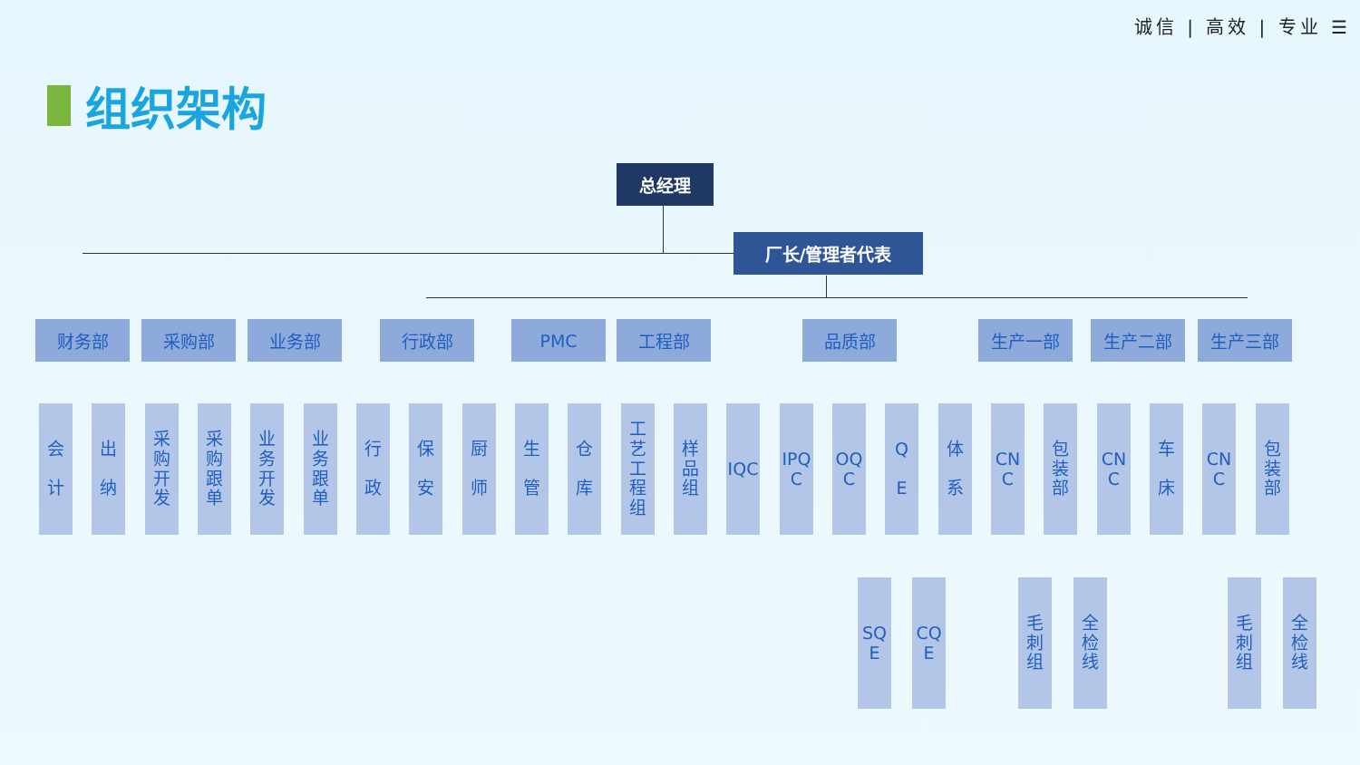诚信 | 高效 | 专业 ☰
组织架构
总经理
厂长/管理者代表
财务部 采购部 业务部 行政部 PMC 工程部 品质部 生产一部 生产二部 生产三部
会
计
出
纳
采购开发
采购跟单
业务开发
业务跟单
行
政
保
安
厨
师
生
管
仓
库
工艺工程组
样品组
IQC
IPQC
OQC
Q
E
体
系
CNC
包装部
CNC
车
床
CNC
包装部
SQE CQE
毛刺组
全检线
毛刺组
全检线